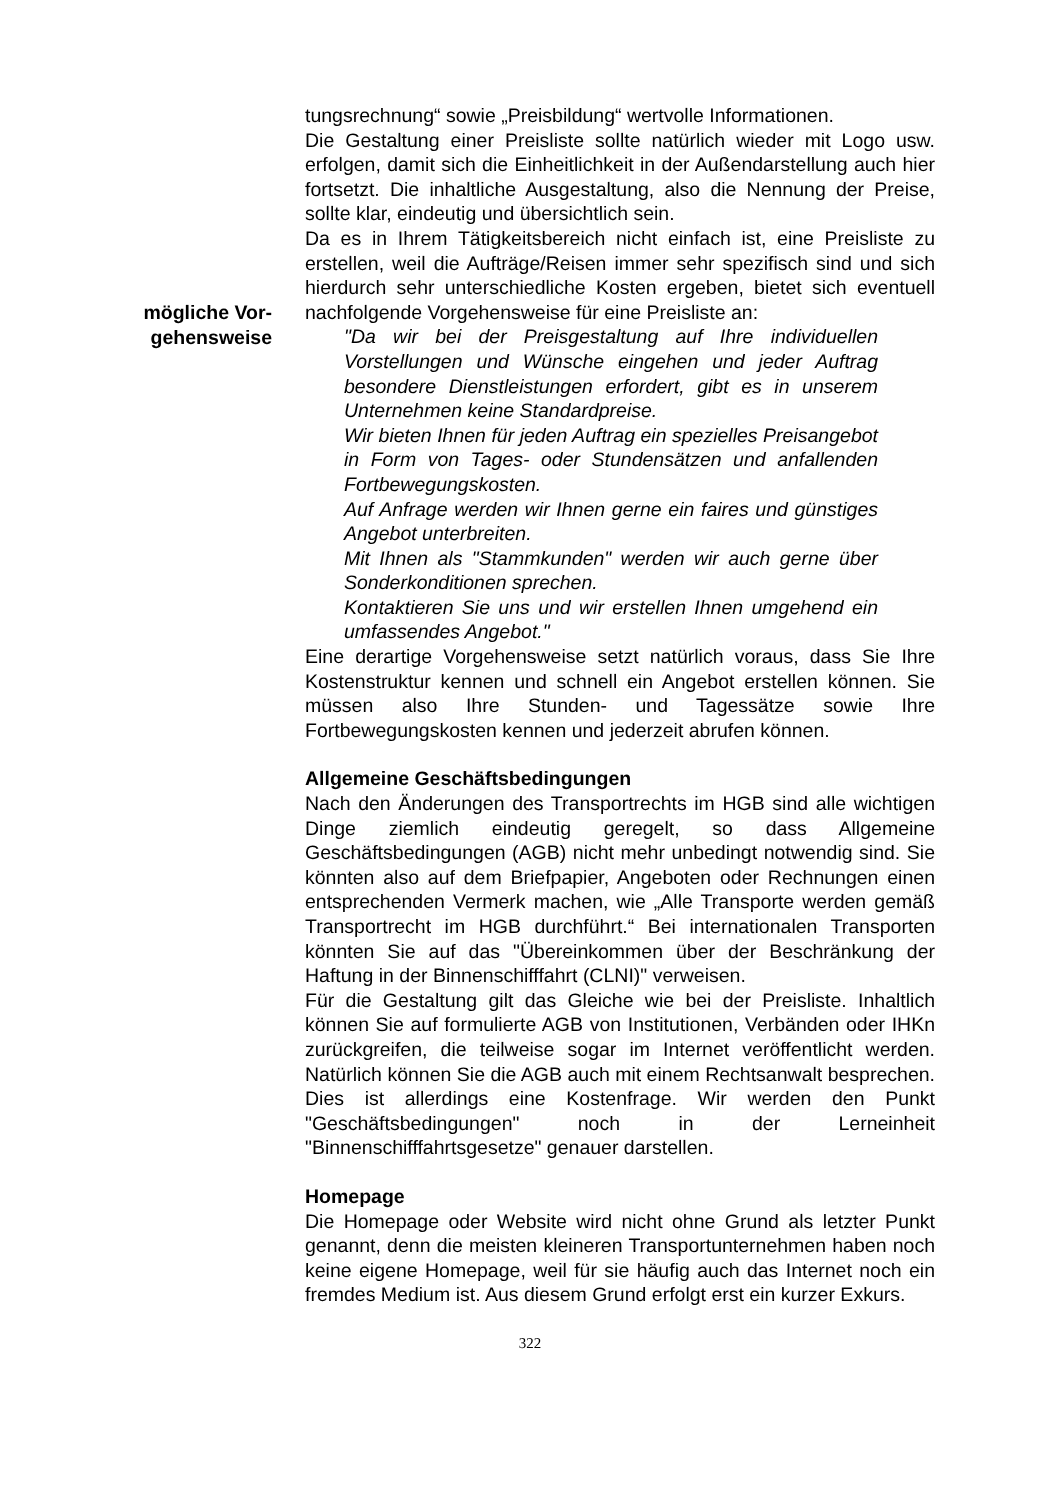mögliche Vor-
gehensweise
tungsrechnung“ sowie „Preisbildung“ wertvolle Informationen.
Die Gestaltung einer Preisliste sollte natürlich wieder mit Logo usw. erfolgen, damit sich die Einheitlichkeit in der Außendarstellung auch hier fortsetzt. Die inhaltliche Ausgestaltung, also die Nennung der Preise, sollte klar, eindeutig und übersichtlich sein.
Da es in Ihrem Tätigkeitsbereich nicht einfach ist, eine Preisliste zu erstellen, weil die Aufträge/Reisen immer sehr spezifisch sind und sich hierdurch sehr unterschiedliche Kosten ergeben, bietet sich eventuell nachfolgende Vorgehensweise für eine Preisliste an:
"Da wir bei der Preisgestaltung auf Ihre individuellen Vorstellungen und Wünsche eingehen und jeder Auftrag besondere Dienstleistungen erfordert, gibt es in unserem Unternehmen keine Standardpreise.
Wir bieten Ihnen für jeden Auftrag ein spezielles Preisangebot in Form von Tages- oder Stundensätzen und anfallenden Fortbewegungskosten.
Auf Anfrage werden wir Ihnen gerne ein faires und günstiges Angebot unterbreiten.
Mit Ihnen als "Stammkunden" werden wir auch gerne über Sonderkonditionen sprechen.
Kontaktieren Sie uns und wir erstellen Ihnen umgehend ein umfassendes Angebot."
Eine derartige Vorgehensweise setzt natürlich voraus, dass Sie Ihre Kostenstruktur kennen und schnell ein Angebot erstellen können. Sie müssen also Ihre Stunden- und Tagessätze sowie Ihre Fortbewegungskosten kennen und jederzeit abrufen können.
Allgemeine Geschäftsbedingungen
Nach den Änderungen des Transportrechts im HGB sind alle wichtigen Dinge ziemlich eindeutig geregelt, so dass Allgemeine Geschäftsbedingungen (AGB) nicht mehr unbedingt notwendig sind. Sie könnten also auf dem Briefpapier, Angeboten oder Rechnungen einen entsprechenden Vermerk machen, wie „Alle Transporte werden gemäß Transportrecht im HGB durchführt.“ Bei internationalen Transporten könnten Sie auf das "Übereinkommen über der Beschränkung der Haftung in der Binnenschifffahrt (CLNI)" verweisen.
Für die Gestaltung gilt das Gleiche wie bei der Preisliste. Inhaltlich können Sie auf formulierte AGB von Institutionen, Verbänden oder IHKn zurückgreifen, die teilweise sogar im Internet veröffentlicht werden. Natürlich können Sie die AGB auch mit einem Rechtsanwalt besprechen. Dies ist allerdings eine Kostenfrage. Wir werden den Punkt "Geschäftsbedingungen" noch in der Lerneinheit "Binnenschifffahrtsgesetze" genauer darstellen.
Homepage
Die Homepage oder Website wird nicht ohne Grund als letzter Punkt genannt, denn die meisten kleineren Transportunternehmen haben noch keine eigene Homepage, weil für sie häufig auch das Internet noch ein fremdes Medium ist. Aus diesem Grund erfolgt erst ein kurzer Exkurs.
322